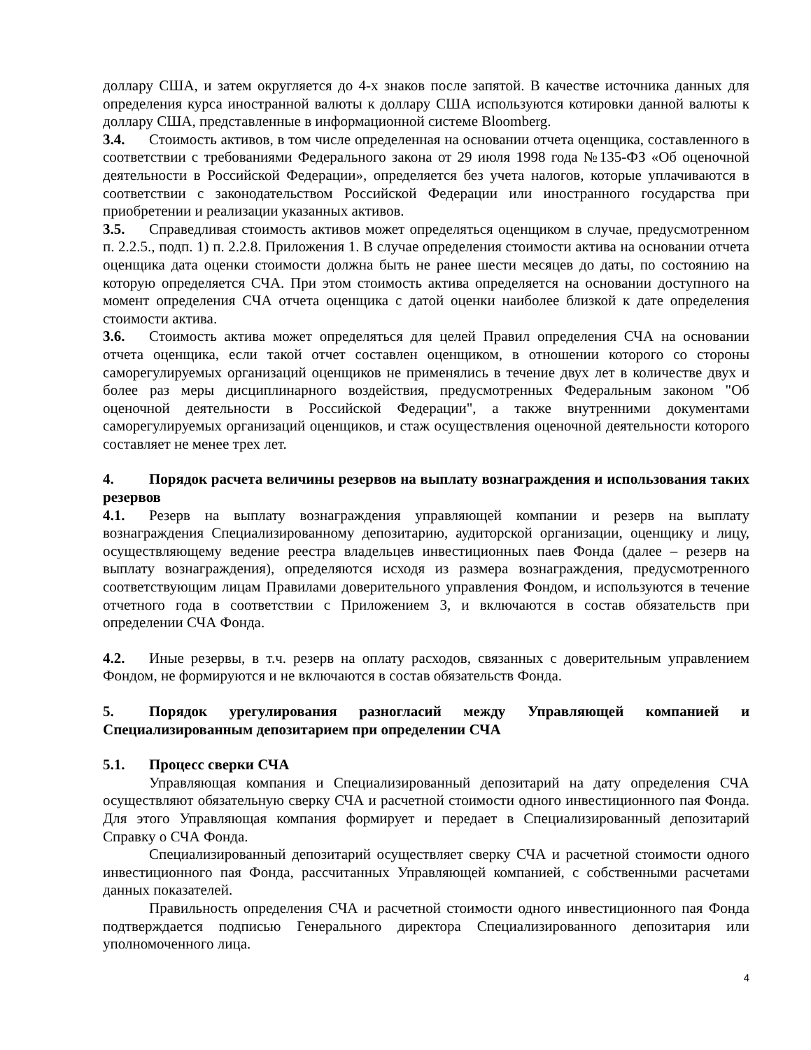доллару США, и затем округляется до 4-х знаков после запятой. В качестве источника данных для определения курса иностранной валюты к доллару США используются котировки данной валюты к доллару США, представленные в информационной системе Bloomberg.
3.4. Стоимость активов, в том числе определенная на основании отчета оценщика, составленного в соответствии с требованиями Федерального закона от 29 июля 1998 года №135-ФЗ «Об оценочной деятельности в Российской Федерации», определяется без учета налогов, которые уплачиваются в соответствии с законодательством Российской Федерации или иностранного государства при приобретении и реализации указанных активов.
3.5. Справедливая стоимость активов может определяться оценщиком в случае, предусмотренном п. 2.2.5., подп. 1) п. 2.2.8. Приложения 1. В случае определения стоимости актива на основании отчета оценщика дата оценки стоимости должна быть не ранее шести месяцев до даты, по состоянию на которую определяется СЧА. При этом стоимость актива определяется на основании доступного на момент определения СЧА отчета оценщика с датой оценки наиболее близкой к дате определения стоимости актива.
3.6. Стоимость актива может определяться для целей Правил определения СЧА на основании отчета оценщика, если такой отчет составлен оценщиком, в отношении которого со стороны саморегулируемых организаций оценщиков не применялись в течение двух лет в количестве двух и более раз меры дисциплинарного воздействия, предусмотренных Федеральным законом "Об оценочной деятельности в Российской Федерации", а также внутренними документами саморегулируемых организаций оценщиков, и стаж осуществления оценочной деятельности которого составляет не менее трех лет.
4. Порядок расчета величины резервов на выплату вознаграждения и использования таких резервов
4.1. Резерв на выплату вознаграждения управляющей компании и резерв на выплату вознаграждения Специализированному депозитарию, аудиторской организации, оценщику и лицу, осуществляющему ведение реестра владельцев инвестиционных паев Фонда (далее – резерв на выплату вознаграждения), определяются исходя из размера вознаграждения, предусмотренного соответствующим лицам Правилами доверительного управления Фондом, и используются в течение отчетного года в соответствии с Приложением 3, и включаются в состав обязательств при определении СЧА Фонда.
4.2. Иные резервы, в т.ч. резерв на оплату расходов, связанных с доверительным управлением Фондом, не формируются и не включаются в состав обязательств Фонда.
5. Порядок урегулирования разногласий между Управляющей компанией и Специализированным депозитарием при определении СЧА
5.1. Процесс сверки СЧА
Управляющая компания и Специализированный депозитарий на дату определения СЧА осуществляют обязательную сверку СЧА и расчетной стоимости одного инвестиционного пая Фонда. Для этого Управляющая компания формирует и передает в Специализированный депозитарий Справку о СЧА Фонда.
Специализированный депозитарий осуществляет сверку СЧА и расчетной стоимости одного инвестиционного пая Фонда, рассчитанных Управляющей компанией, с собственными расчетами данных показателей.
Правильность определения СЧА и расчетной стоимости одного инвестиционного пая Фонда подтверждается подписью Генерального директора Специализированного депозитария или уполномоченного лица.
4